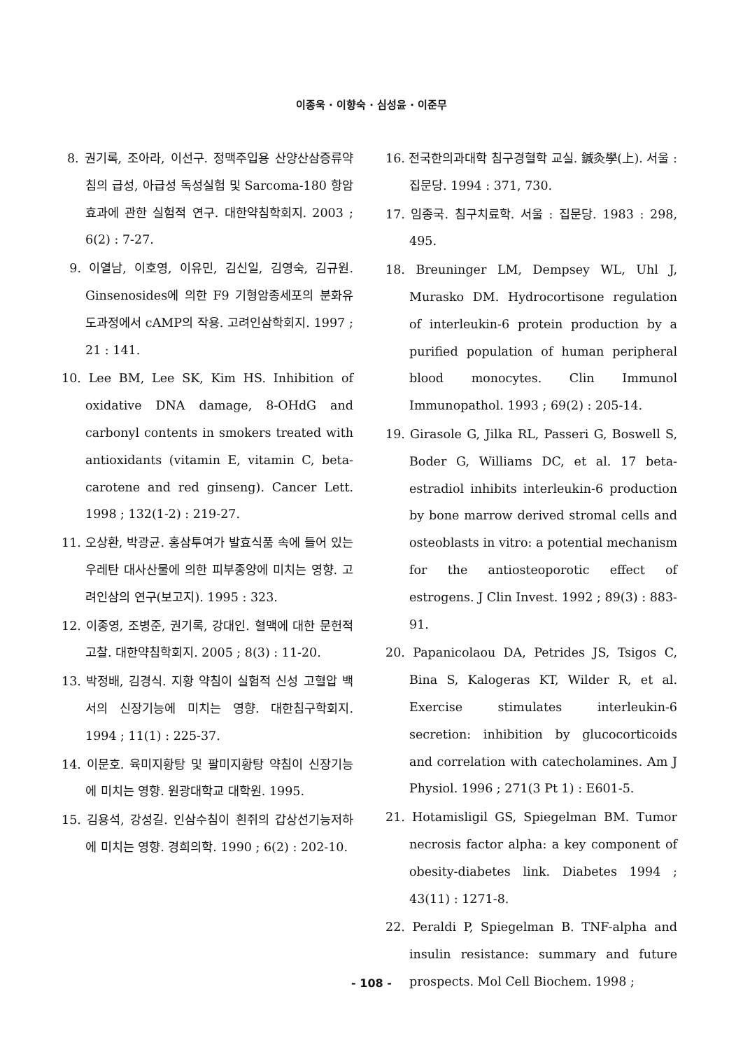이종욱 · 이향숙 · 심성윤 · 이준무
8. 권기록, 조아라, 이선구. 정맥주입용 산양산삼증류약침의 급성, 아급성 독성실험 및 Sarcoma-180 항암효과에 관한 실험적 연구. 대한약침학회지. 2003 ; 6(2) : 7-27.
9. 이열남, 이호영, 이유민, 김신일, 김영숙, 김규원. Ginsenosides에 의한 F9 기형암종세포의 분화유도과정에서 cAMP의 작용. 고려인삼학회지. 1997 ; 21 : 141.
10. Lee BM, Lee SK, Kim HS. Inhibition of oxidative DNA damage, 8-OHdG and carbonyl contents in smokers treated with antioxidants (vitamin E, vitamin C, beta-carotene and red ginseng). Cancer Lett. 1998 ; 132(1-2) : 219-27.
11. 오상환, 박광균. 홍삼투여가 발효식품 속에 들어 있는 우레탄 대사산물에 의한 피부종양에 미치는 영향. 고려인삼의 연구(보고지). 1995 : 323.
12. 이종영, 조병준, 권기록, 강대인. 혈맥에 대한 문헌적 고찰. 대한약침학회지. 2005 ; 8(3) : 11-20.
13. 박정배, 김경식. 지황 약침이 실험적 신성 고혈압 백서의 신장기능에 미치는 영향. 대한침구학회지. 1994 ; 11(1) : 225-37.
14. 이문호. 육미지황탕 및 팔미지황탕 약침이 신장기능에 미치는 영향. 원광대학교 대학원. 1995.
15. 김용석, 강성길. 인삼수침이 흰쥐의 갑상선기능저하에 미치는 영향. 경희의학. 1990 ; 6(2) : 202-10.
16. 전국한의과대학 침구경혈학 교실. 鍼灸學(上). 서울 : 집문당. 1994 : 371, 730.
17. 임종국. 침구치료학. 서울 : 집문당. 1983 : 298, 495.
18. Breuninger LM, Dempsey WL, Uhl J, Murasko DM. Hydrocortisone regulation of interleukin-6 protein production by a purified population of human peripheral blood monocytes. Clin Immunol Immunopathol. 1993 ; 69(2) : 205-14.
19. Girasole G, Jilka RL, Passeri G, Boswell S, Boder G, Williams DC, et al. 17 beta-estradiol inhibits interleukin-6 production by bone marrow derived stromal cells and osteoblasts in vitro: a potential mechanism for the antiosteoporotic effect of estrogens. J Clin Invest. 1992 ; 89(3) : 883-91.
20. Papanicolaou DA, Petrides JS, Tsigos C, Bina S, Kalogeras KT, Wilder R, et al. Exercise stimulates interleukin-6 secretion: inhibition by glucocorticoids and correlation with catecholamines. Am J Physiol. 1996 ; 271(3 Pt 1) : E601-5.
21. Hotamisligil GS, Spiegelman BM. Tumor necrosis factor alpha: a key component of obesity-diabetes link. Diabetes 1994 ; 43(11) : 1271-8.
22. Peraldi P, Spiegelman B. TNF-alpha and insulin resistance: summary and future prospects. Mol Cell Biochem. 1998 ;
- 108 -